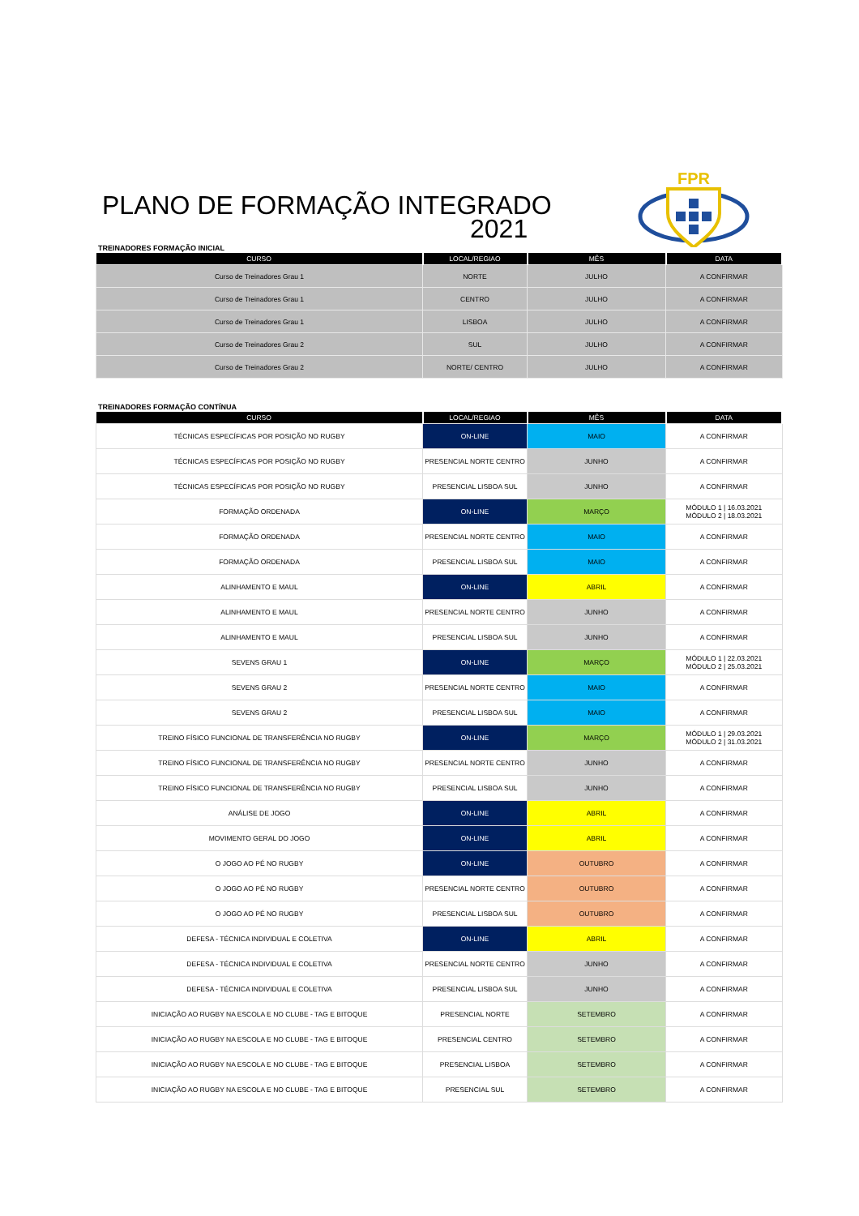FPR
PLANO DE FORMAÇÃO INTEGRADO
2021
TREINADORES FORMAÇÃO INICIAL
| CURSO | LOCAL/REGIAO | MÊS | DATA |
| --- | --- | --- | --- |
| Curso de Treinadores Grau 1 | NORTE | JULHO | A CONFIRMAR |
| Curso de Treinadores Grau 1 | CENTRO | JULHO | A CONFIRMAR |
| Curso de Treinadores Grau 1 | LISBOA | JULHO | A CONFIRMAR |
| Curso de Treinadores Grau 2 | SUL | JULHO | A CONFIRMAR |
| Curso de Treinadores Grau 2 | NORTE/ CENTRO | JULHO | A CONFIRMAR |
TREINADORES FORMAÇÃO CONTÍNUA
| CURSO | LOCAL/REGIAO | MÊS | DATA |
| --- | --- | --- | --- |
| TÉCNICAS ESPECÍFICAS POR POSIÇÃO NO RUGBY | ON-LINE | MAIO | A CONFIRMAR |
| TÉCNICAS ESPECÍFICAS POR POSIÇÃO NO RUGBY | PRESENCIAL NORTE CENTRO | JUNHO | A CONFIRMAR |
| TÉCNICAS ESPECÍFICAS POR POSIÇÃO NO RUGBY | PRESENCIAL LISBOA SUL | JUNHO | A CONFIRMAR |
| FORMAÇÃO ORDENADA | ON-LINE | MARÇO | MÓDULO 1 / 16.03.2021 MÓDULO 2 / 18.03.2021 |
| FORMAÇÃO ORDENADA | PRESENCIAL NORTE CENTRO | MAIO | A CONFIRMAR |
| FORMAÇÃO ORDENADA | PRESENCIAL LISBOA SUL | MAIO | A CONFIRMAR |
| ALINHAMENTO E MAUL | ON-LINE | ABRIL | A CONFIRMAR |
| ALINHAMENTO E MAUL | PRESENCIAL NORTE CENTRO | JUNHO | A CONFIRMAR |
| ALINHAMENTO E MAUL | PRESENCIAL LISBOA SUL | JUNHO | A CONFIRMAR |
| SEVENS GRAU 1 | ON-LINE | MARÇO | MÓDULO 1 / 22.03.2021 MÓDULO 2 / 25.03.2021 |
| SEVENS GRAU 2 | PRESENCIAL NORTE CENTRO | MAIO | A CONFIRMAR |
| SEVENS GRAU 2 | PRESENCIAL LISBOA SUL | MAIO | A CONFIRMAR |
| TREINO FÍSICO FUNCIONAL DE TRANSFERÊNCIA NO RUGBY | ON-LINE | MARÇO | MÓDULO 1 / 29.03.2021 MÓDULO 2 / 31.03.2021 |
| TREINO FÍSICO FUNCIONAL DE TRANSFERÊNCIA NO RUGBY | PRESENCIAL NORTE CENTRO | JUNHO | A CONFIRMAR |
| TREINO FÍSICO FUNCIONAL DE TRANSFERÊNCIA NO RUGBY | PRESENCIAL LISBOA SUL | JUNHO | A CONFIRMAR |
| ANÁLISE DE JOGO | ON-LINE | ABRIL | A CONFIRMAR |
| MOVIMENTO GERAL DO JOGO | ON-LINE | ABRIL | A CONFIRMAR |
| O JOGO AO PÉ NO RUGBY | ON-LINE | OUTUBRO | A CONFIRMAR |
| O JOGO AO PÉ NO RUGBY | PRESENCIAL NORTE CENTRO | OUTUBRO | A CONFIRMAR |
| O JOGO AO PÉ NO RUGBY | PRESENCIAL LISBOA SUL | OUTUBRO | A CONFIRMAR |
| DEFESA - TÉCNICA INDIVIDUAL E COLETIVA | ON-LINE | ABRIL | A CONFIRMAR |
| DEFESA - TÉCNICA INDIVIDUAL E COLETIVA | PRESENCIAL NORTE CENTRO | JUNHO | A CONFIRMAR |
| DEFESA - TÉCNICA INDIVIDUAL E COLETIVA | PRESENCIAL LISBOA SUL | JUNHO | A CONFIRMAR |
| INICIAÇÃO AO RUGBY NA ESCOLA E NO CLUBE - TAG E BITOQUE | PRESENCIAL NORTE | SETEMBRO | A CONFIRMAR |
| INICIAÇÃO AO RUGBY NA ESCOLA E NO CLUBE - TAG E BITOQUE | PRESENCIAL CENTRO | SETEMBRO | A CONFIRMAR |
| INICIAÇÃO AO RUGBY NA ESCOLA E NO CLUBE - TAG E BITOQUE | PRESENCIAL LISBOA | SETEMBRO | A CONFIRMAR |
| INICIAÇÃO AO RUGBY NA ESCOLA E NO CLUBE - TAG E BITOQUE | PRESENCIAL SUL | SETEMBRO | A CONFIRMAR |